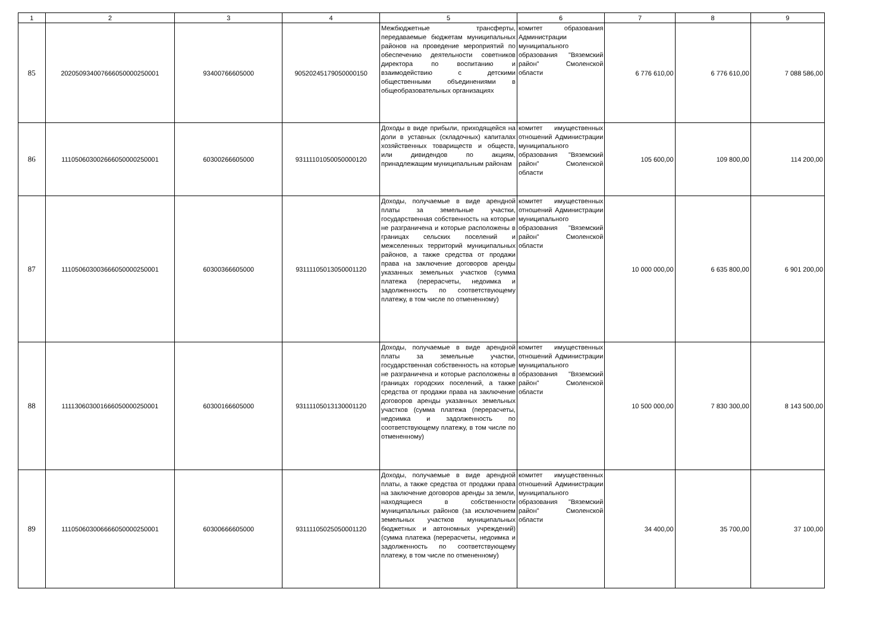| 1 | 2 | 3 | 4 | 5 | 6 | 7 | 8 | 9 |
| --- | --- | --- | --- | --- | --- | --- | --- | --- |
| 85 | 20205093400766605000025000​1 | 93400766605000 | 90520245179050000150 | Межбюджетные трансферты, передаваемые бюджетам муниципальных районов на проведение мероприятий по обеспечению деятельности советников директора по воспитанию и взаимодействию с детскими общественными объединениями в общеобразовательных организациях | комитет образования Администрации муниципального образования "Вяземский район" Смоленской области | 6 776 610,00 | 6 776 610,00 | 7 088 586,00 |
| 86 | 111050603002666050000250001 | 60300266605000 | 93111101050050000120 | Доходы в виде прибыли, приходящейся на доли в уставных (складочных) капиталах хозяйственных товариществ и обществ, или дивидендов по акциям, принадлежащим муниципальным районам | комитет имущественных отношений Администрации муниципального образования "Вяземский район" Смоленской области | 105 600,00 | 109 800,00 | 114 200,00 |
| 87 | 111050603003666050000250001 | 60300366605000 | 93111105013050001120 | Доходы, получаемые в виде арендной платы за земельные участки, государственная собственность на которые не разграничена и которые расположены в границах сельских поселений и межселенных территорий муниципальных районов, а также средства от продажи права на заключение договоров аренды указанных земельных участков (сумма платежа (перерасчеты, недоимка и задолженность по соответствующему платежу, в том числе по отмененному) | комитет имущественных отношений Администрации муниципального образования "Вяземский район" Смоленской области | 10 000 000,00 | 6 635 800,00 | 6 901 200,00 |
| 88 | 111130603001666050000250001 | 60300166605000 | 93111105013130001120 | Доходы, получаемые в виде арендной платы за земельные участки, государственная собственность на которые не разграничена и которые расположены в границах городских поселений, а также средства от продажи права на заключение договоров аренды указанных земельных участков (сумма платежа (перерасчеты, недоимка и задолженность по соответствующему платежу, в том числе по отмененному) | комитет имущественных отношений Администрации муниципального образования "Вяземский район" Смоленской области | 10 500 000,00 | 7 830 300,00 | 8 143 500,00 |
| 89 | 111050603006666050000250001 | 60300666605000 | 93111105025050001120 | Доходы, получаемые в виде арендной платы, а также средства от продажи права на заключение договоров аренды за земли, находящиеся в собственности муниципальных районов (за исключением земельных участков муниципальных бюджетных и автономных учреждений) (сумма платежа (перерасчеты, недоимка и задолженность по соответствующему платежу, в том числе по отмененному) | комитет имущественных отношений Администрации муниципального образования "Вяземский район" Смоленской области | 34 400,00 | 35 700,00 | 37 100,00 |